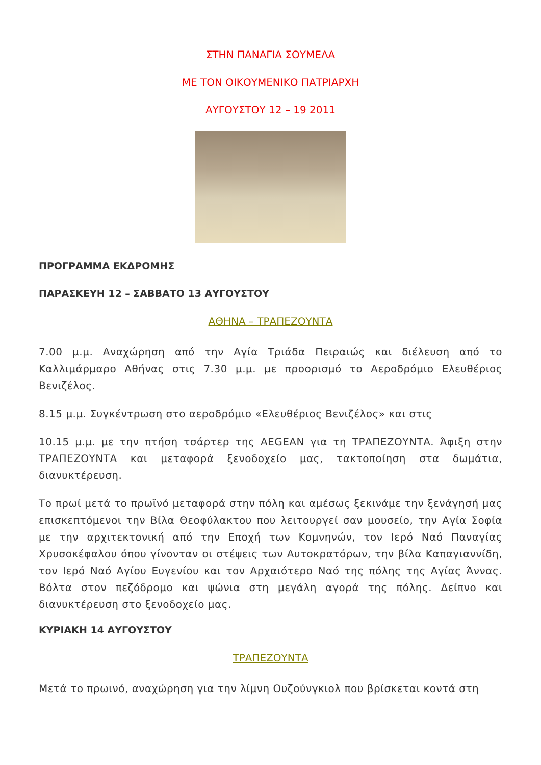ΣΤΗΝ ΠΑΝΑΓΙΑ ΣΟΥΜΕΛΑ
ΜΕ ΤΟΝ ΟΙΚΟΥΜΕΝΙΚΟ ΠΑΤΡΙΑΡΧΗ
ΑΥΓΟΥΣΤΟΥ 12 – 19 2011
ΠΡΟΓΡΑΜΜΑ ΕΚΔΡΟΜΗΣ
ΠΑΡΑΣΚΕΥΗ 12 – ΣΑΒΒΑΤΟ 13 ΑΥΓΟΥΣΤΟΥ
ΑΘΗΝΑ – ΤΡΑΠΕΖΟΥΝΤΑ
7.00 μ.μ. Αναχώρηση από την Αγία Τριάδα Πειραιώς και διέλευση από το Καλλιμάρμαρο Αθήνας στις 7.30 μ.μ. με προορισμό το Αεροδρόμιο Ελευθέριος Βενιζέλος.
8.15 μ.μ. Συγκέντρωση στο αεροδρόμιο «Ελευθέριος Βενιζέλος» και στις
10.15 μ.μ. με την πτήση τσάρτερ της AEGEAN για τη ΤΡΑΠΕΖΟΥΝΤΑ. Άφιξη στην ΤΡΑΠΕΖΟΥΝΤΑ και μεταφορά ξενοδοχείο μας, τακτοποίηση στα δωμάτια, διανυκτέρευση.
Το πρωί μετά το πρωϊνό μεταφορά στην πόλη και αμέσως ξεκινάμε την ξενάγησή μας επισκεπτόμενοι την Βίλα Θεοφύλακτου που λειτουργεί σαν μουσείο, την Αγία Σοφία με την αρχιτεκτονική από την Εποχή των Κομνηνών, τον Ιερό Ναό Παναγίας Χρυσοκέφαλου όπου γίνονταν οι στέψεις των Αυτοκρατόρων, την βίλα Καπαγιαννίδη, τον Ιερό Ναό Αγίου Ευγενίου και τον Αρχαιότερο Ναό της πόλης της Αγίας Άννας. Βόλτα στον πεζόδρομο και ψώνια στη μεγάλη αγορά της πόλης. Δείπνο και διανυκτέρευση στο ξενοδοχείο μας.
ΚΥΡΙΑΚΗ 14 ΑΥΓΟΥΣΤΟΥ
ΤΡΑΠΕΖΟΥΝΤΑ
Μετά το πρωινό, αναχώρηση για την λίμνη Ουζούνγκιολ που βρίσκεται κοντά στη